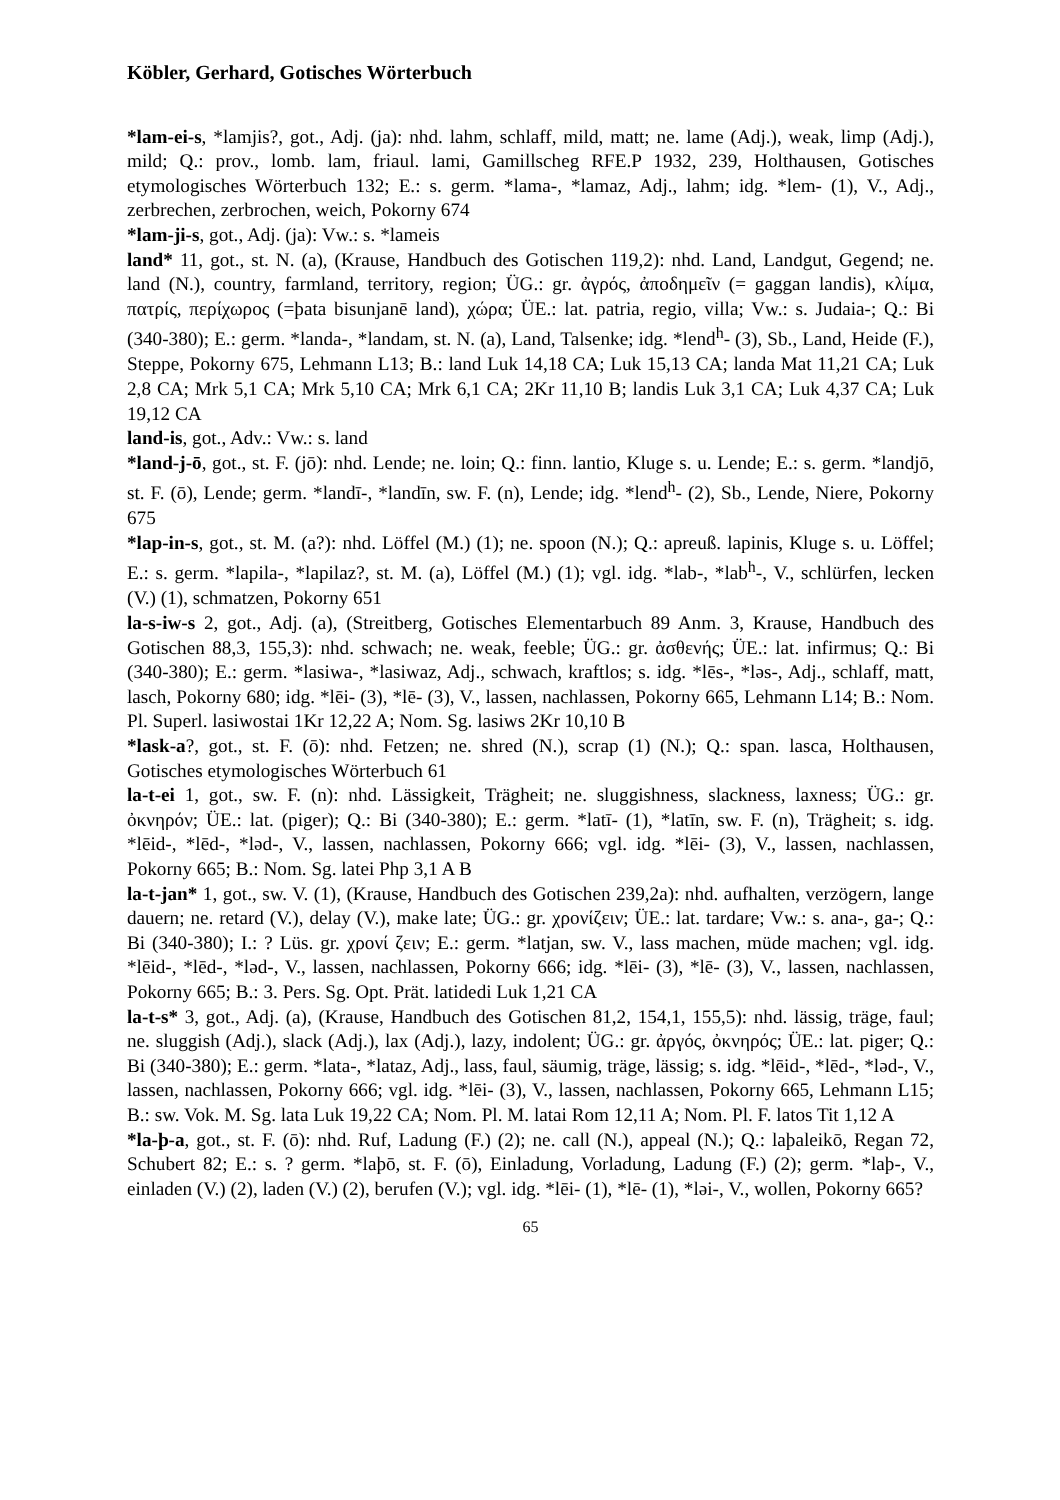Köbler, Gerhard, Gotisches Wörterbuch
*lam-ei-s, *lamjis?, got., Adj. (ja): nhd. lahm, schlaff, mild, matt; ne. lame (Adj.), weak, limp (Adj.), mild; Q.: prov., lomb. lam, friaul. lami, Gamillscheg RFE.P 1932, 239, Holthausen, Gotisches etymologisches Wörterbuch 132; E.: s. germ. *lama-, *lamaz, Adj., lahm; idg. *lem- (1), V., Adj., zerbrechen, zerbrochen, weich, Pokorny 674
*lam-ji-s, got., Adj. (ja): Vw.: s. *lameis
land* 11, got., st. N. (a), (Krause, Handbuch des Gotischen 119,2): nhd. Land, Landgut, Gegend; ne. land (N.), country, farmland, territory, region; ÜG.: gr. ἀγρός, ἀποδημεῖν (= gaggan landis), κλίμα, πατρίς, περίχωρος (=þata bisunjanē land), χώρα; ÜE.: lat. patria, regio, villa; Vw.: s. Judaia-; Q.: Bi (340-380); E.: germ. *landa-, *landam, st. N. (a), Land, Talsenke; idg. *lend<sup>h</sup>- (3), Sb., Land, Heide (F.), Steppe, Pokorny 675, Lehmann L13; B.: land Luk 14,18 CA; Luk 15,13 CA; landa Mat 11,21 CA; Luk 2,8 CA; Mrk 5,1 CA; Mrk 5,10 CA; Mrk 6,1 CA; 2Kr 11,10 B; landis Luk 3,1 CA; Luk 4,37 CA; Luk 19,12 CA
land-is, got., Adv.: Vw.: s. land
*land-j-ō, got., st. F. (jō): nhd. Lende; ne. loin; Q.: finn. lantio, Kluge s. u. Lende; E.: s. germ. *landjō, st. F. (ō), Lende; germ. *landī-, *landīn, sw. F. (n), Lende; idg. *lend<sup>h</sup>- (2), Sb., Lende, Niere, Pokorny 675
*lap-in-s, got., st. M. (a?): nhd. Löffel (M.) (1); ne. spoon (N.); Q.: apreuß. lapinis, Kluge s. u. Löffel; E.: s. germ. *lapila-, *lapilaz?, st. M. (a), Löffel (M.) (1); vgl. idg. *lab-, *lab<sup>h</sup>-, V., schlürfen, lecken (V.) (1), schmatzen, Pokorny 651
la-s-iw-s 2, got., Adj. (a), (Streitberg, Gotisches Elementarbuch 89 Anm. 3, Krause, Handbuch des Gotischen 88,3, 155,3): nhd. schwach; ne. weak, feeble; ÜG.: gr. ἀσθενής; ÜE.: lat. infirmus; Q.: Bi (340-380); E.: germ. *lasiwa-, *lasiwaz, Adj., schwach, kraftlos; s. idg. *lēs-, *ləs-, Adj., schlaff, matt, lasch, Pokorny 680; idg. *lēi- (3), *lē- (3), V., lassen, nachlassen, Pokorny 665, Lehmann L14; B.: Nom. Pl. Superl. lasiwostai 1Kr 12,22 A; Nom. Sg. lasiws 2Kr 10,10 B
*lask-a?, got., st. F. (ō): nhd. Fetzen; ne. shred (N.), scrap (1) (N.); Q.: span. lasca, Holthausen, Gotisches etymologisches Wörterbuch 61
la-t-ei 1, got., sw. F. (n): nhd. Lässigkeit, Trägheit; ne. sluggishness, slackness, laxness; ÜG.: gr. ὀκνηρόν; ÜE.: lat. (piger); Q.: Bi (340-380); E.: germ. *latī- (1), *latīn, sw. F. (n), Trägheit; s. idg. *lēid-, *lēd-, *ləd-, V., lassen, nachlassen, Pokorny 666; vgl. idg. *lēi- (3), V., lassen, nachlassen, Pokorny 665; B.: Nom. Sg. latei Php 3,1 A B
la-t-jan* 1, got., sw. V. (1), (Krause, Handbuch des Gotischen 239,2a): nhd. aufhalten, verzögern, lange dauern; ne. retard (V.), delay (V.), make late; ÜG.: gr. χρονίζειν; ÜE.: lat. tardare; Vw.: s. ana-, ga-; Q.: Bi (340-380); I.: ? Lüs. gr. χρονί ζειν; E.: germ. *latjan, sw. V., lass machen, müde machen; vgl. idg. *lēid-, *lēd-, *ləd-, V., lassen, nachlassen, Pokorny 666; idg. *lēi- (3), *lē- (3), V., lassen, nachlassen, Pokorny 665; B.: 3. Pers. Sg. Opt. Prät. latidedi Luk 1,21 CA
la-t-s* 3, got., Adj. (a), (Krause, Handbuch des Gotischen 81,2, 154,1, 155,5): nhd. lässig, träge, faul; ne. sluggish (Adj.), slack (Adj.), lax (Adj.), lazy, indolent; ÜG.: gr. ἀργός, ὀκνηρός; ÜE.: lat. piger; Q.: Bi (340-380); E.: germ. *lata-, *lataz, Adj., lass, faul, säumig, träge, lässig; s. idg. *lēid-, *lēd-, *ləd-, V., lassen, nachlassen, Pokorny 666; vgl. idg. *lēi- (3), V., lassen, nachlassen, Pokorny 665, Lehmann L15; B.: sw. Vok. M. Sg. lata Luk 19,22 CA; Nom. Pl. M. latai Rom 12,11 A; Nom. Pl. F. latos Tit 1,12 A
*la-þ-a, got., st. F. (ō): nhd. Ruf, Ladung (F.) (2); ne. call (N.), appeal (N.); Q.: laþaleikō, Regan 72, Schubert 82; E.: s. ? germ. *laþō, st. F. (ō), Einladung, Vorladung, Ladung (F.) (2); germ. *laþ-, V., einladen (V.) (2), laden (V.) (2), berufen (V.); vgl. idg. *lēi- (1), *lē- (1), *ləi-, V., wollen, Pokorny 665?
65